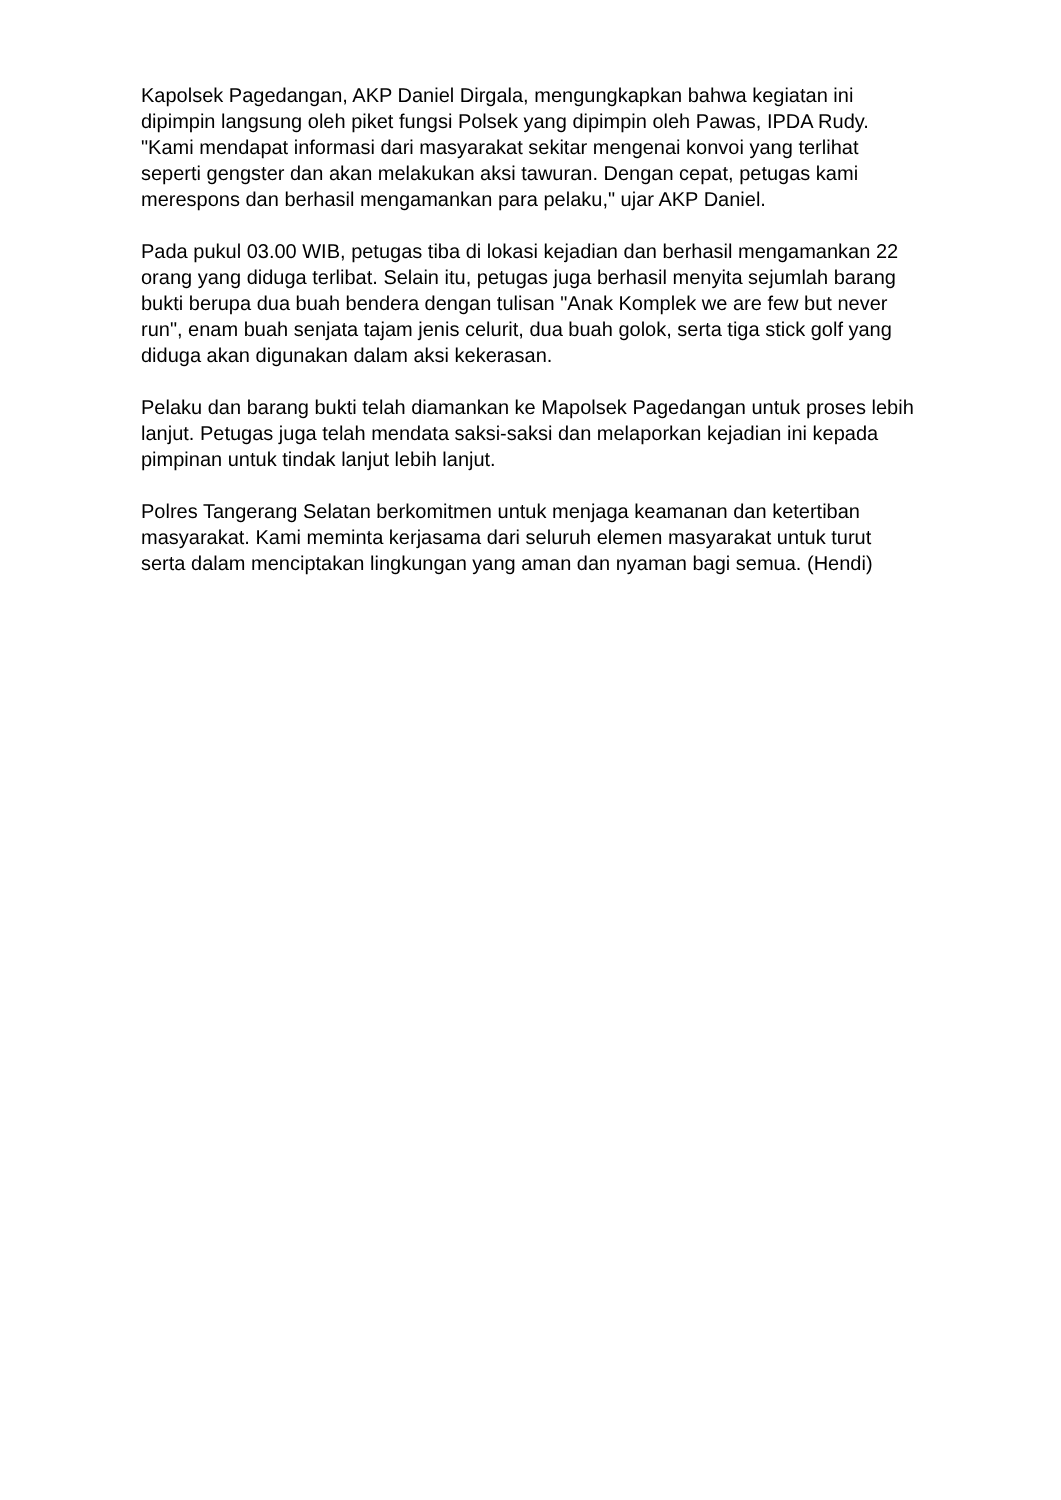Kapolsek Pagedangan, AKP Daniel Dirgala, mengungkapkan bahwa kegiatan ini dipimpin langsung oleh piket fungsi Polsek yang dipimpin oleh Pawas, IPDA Rudy. "Kami mendapat informasi dari masyarakat sekitar mengenai konvoi yang terlihat seperti gengster dan akan melakukan aksi tawuran. Dengan cepat, petugas kami merespons dan berhasil mengamankan para pelaku," ujar AKP Daniel.
Pada pukul 03.00 WIB, petugas tiba di lokasi kejadian dan berhasil mengamankan 22 orang yang diduga terlibat. Selain itu, petugas juga berhasil menyita sejumlah barang bukti berupa dua buah bendera dengan tulisan "Anak Komplek we are few but never run", enam buah senjata tajam jenis celurit, dua buah golok, serta tiga stick golf yang diduga akan digunakan dalam aksi kekerasan.
Pelaku dan barang bukti telah diamankan ke Mapolsek Pagedangan untuk proses lebih lanjut. Petugas juga telah mendata saksi-saksi dan melaporkan kejadian ini kepada pimpinan untuk tindak lanjut lebih lanjut.
Polres Tangerang Selatan berkomitmen untuk menjaga keamanan dan ketertiban masyarakat. Kami meminta kerjasama dari seluruh elemen masyarakat untuk turut serta dalam menciptakan lingkungan yang aman dan nyaman bagi semua. (Hendi)